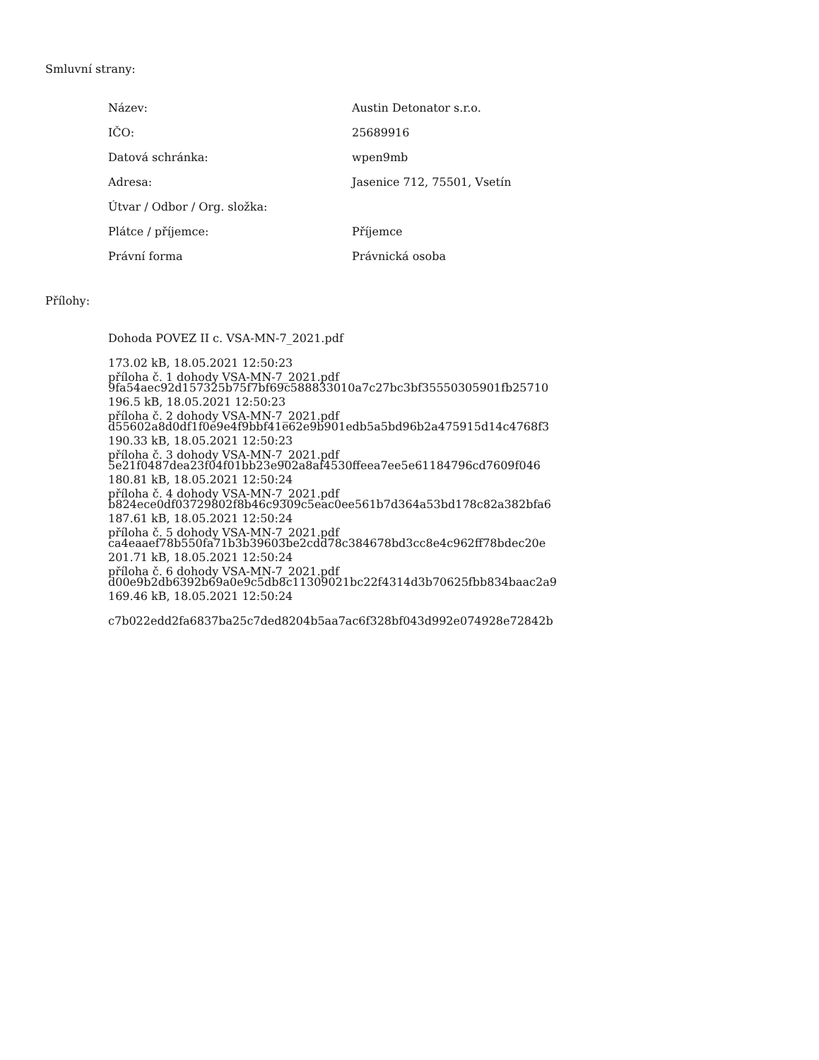Smluvní strany:
| Název: | Austin Detonator s.r.o. |
| IČO: | 25689916 |
| Datová schránka: | wpen9mb |
| Adresa: | Jasenice 712, 75501, Vsetín |
| Útvar / Odbor / Org. složka: | |
| Plátce / příjemce: | Příjemce |
| Právní forma | Právnická osoba |
Přílohy:
Dohoda POVEZ II c. VSA-MN-7_2021.pdf
173.02 kB, 18.05.2021 12:50:23
9fa54aec92d157325b75f7bf69c588833010a7c27bc3bf35550305901fb25710
příloha č. 1 dohody VSA-MN-7_2021.pdf
196.5 kB, 18.05.2021 12:50:23
d55602a8d0df1f0e9e4f9bbf41e62e9b901edb5a5bd96b2a475915d14c4768f3
příloha č. 2 dohody VSA-MN-7_2021.pdf
190.33 kB, 18.05.2021 12:50:23
5e21f0487dea23f04f01bb23e902a8af4530ffeea7ee5e61184796cd7609f046
příloha č. 3 dohody VSA-MN-7_2021.pdf
180.81 kB, 18.05.2021 12:50:24
b824ece0df03729802f8b46c9309c5eac0ee561b7d364a53bd178c82a382bfa6
příloha č. 4 dohody VSA-MN-7_2021.pdf
187.61 kB, 18.05.2021 12:50:24
ca4eaaef78b550fa71b3b39603be2cdd78c384678bd3cc8e4c962ff78bdec20e
příloha č. 5 dohody VSA-MN-7_2021.pdf
201.71 kB, 18.05.2021 12:50:24
d00e9b2db6392b69a0e9c5db8c11309021bc22f4314d3b70625fbb834baac2a9
příloha č. 6 dohody VSA-MN-7_2021.pdf
169.46 kB, 18.05.2021 12:50:24
c7b022edd2fa6837ba25c7ded8204b5aa7ac6f328bf043d992e074928e72842b